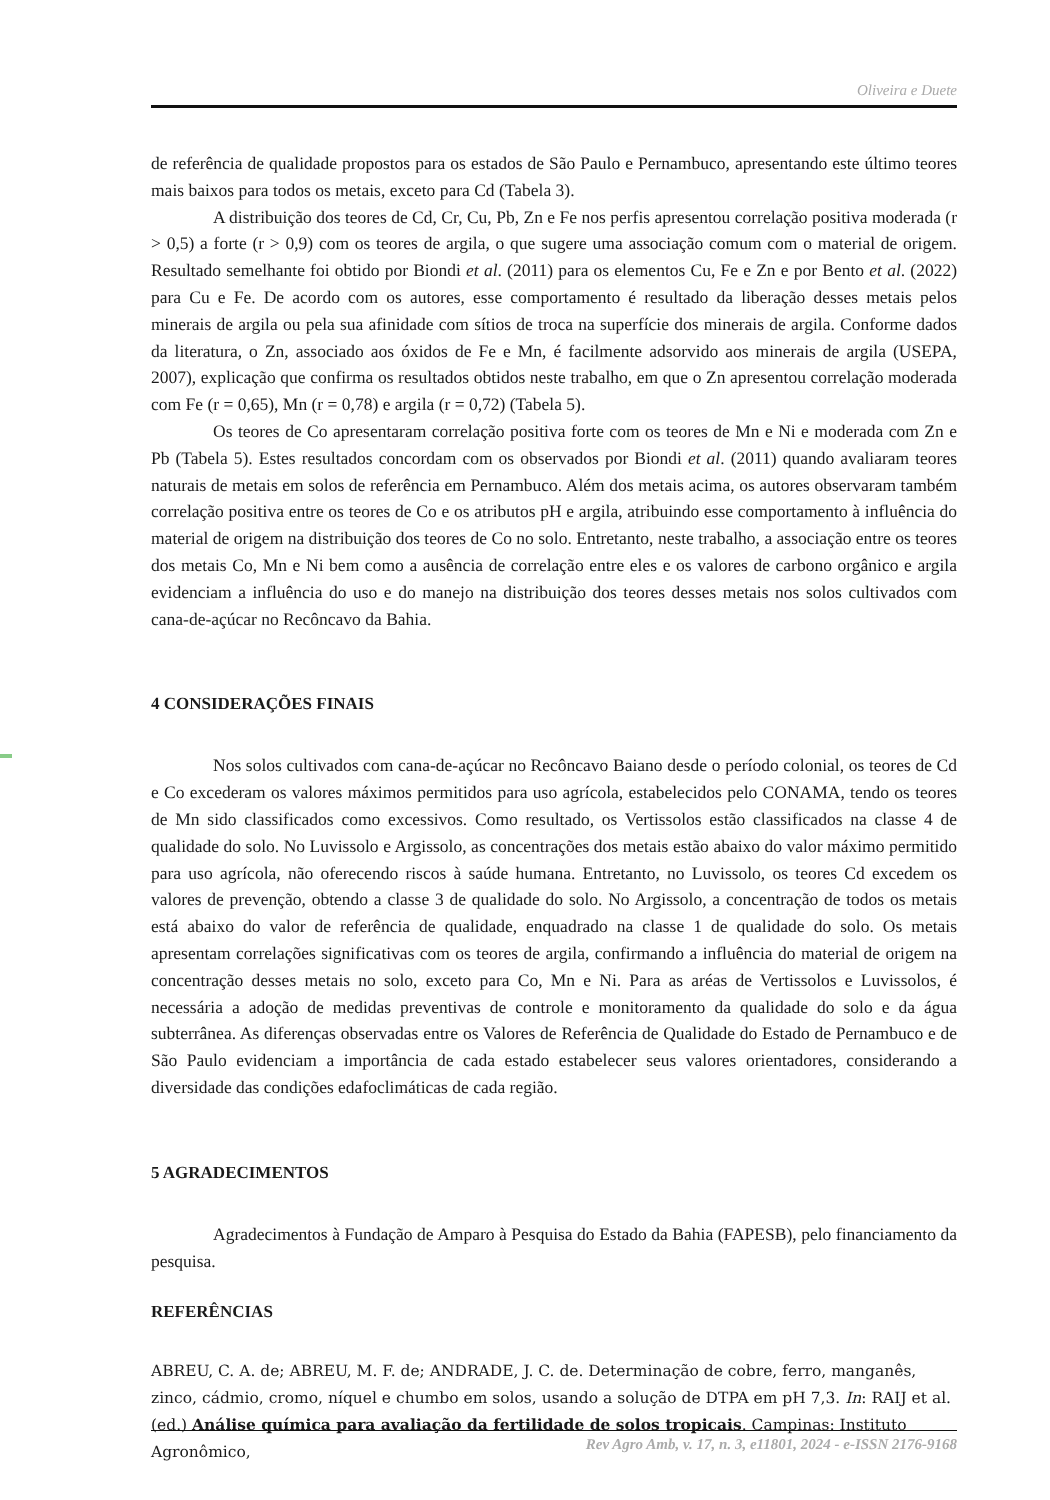Oliveira e Duete
de referência de qualidade propostos para os estados de São Paulo e Pernambuco, apresentando este último teores mais baixos para todos os metais, exceto para Cd (Tabela 3).
A distribuição dos teores de Cd, Cr, Cu, Pb, Zn e Fe nos perfis apresentou correlação positiva moderada (r > 0,5) a forte (r > 0,9) com os teores de argila, o que sugere uma associação comum com o material de origem. Resultado semelhante foi obtido por Biondi et al. (2011) para os elementos Cu, Fe e Zn e por Bento et al. (2022) para Cu e Fe. De acordo com os autores, esse comportamento é resultado da liberação desses metais pelos minerais de argila ou pela sua afinidade com sítios de troca na superfície dos minerais de argila. Conforme dados da literatura, o Zn, associado aos óxidos de Fe e Mn, é facilmente adsorvido aos minerais de argila (USEPA, 2007), explicação que confirma os resultados obtidos neste trabalho, em que o Zn apresentou correlação moderada com Fe (r = 0,65), Mn (r = 0,78) e argila (r = 0,72) (Tabela 5).
Os teores de Co apresentaram correlação positiva forte com os teores de Mn e Ni e moderada com Zn e Pb (Tabela 5). Estes resultados concordam com os observados por Biondi et al. (2011) quando avaliaram teores naturais de metais em solos de referência em Pernambuco. Além dos metais acima, os autores observaram também correlação positiva entre os teores de Co e os atributos pH e argila, atribuindo esse comportamento à influência do material de origem na distribuição dos teores de Co no solo. Entretanto, neste trabalho, a associação entre os teores dos metais Co, Mn e Ni bem como a ausência de correlação entre eles e os valores de carbono orgânico e argila evidenciam a influência do uso e do manejo na distribuição dos teores desses metais nos solos cultivados com cana-de-açúcar no Recôncavo da Bahia.
4 CONSIDERAÇÕES FINAIS
Nos solos cultivados com cana-de-açúcar no Recôncavo Baiano desde o período colonial, os teores de Cd e Co excederam os valores máximos permitidos para uso agrícola, estabelecidos pelo CONAMA, tendo os teores de Mn sido classificados como excessivos. Como resultado, os Vertissolos estão classificados na classe 4 de qualidade do solo. No Luvissolo e Argissolo, as concentrações dos metais estão abaixo do valor máximo permitido para uso agrícola, não oferecendo riscos à saúde humana. Entretanto, no Luvissolo, os teores Cd excedem os valores de prevenção, obtendo a classe 3 de qualidade do solo. No Argissolo, a concentração de todos os metais está abaixo do valor de referência de qualidade, enquadrado na classe 1 de qualidade do solo. Os metais apresentam correlações significativas com os teores de argila, confirmando a influência do material de origem na concentração desses metais no solo, exceto para Co, Mn e Ni. Para as aréas de Vertissolos e Luvissolos, é necessária a adoção de medidas preventivas de controle e monitoramento da qualidade do solo e da água subterrânea. As diferenças observadas entre os Valores de Referência de Qualidade do Estado de Pernambuco e de São Paulo evidenciam a importância de cada estado estabelecer seus valores orientadores, considerando a diversidade das condições edafoclimáticas de cada região.
5 AGRADECIMENTOS
Agradecimentos à Fundação de Amparo à Pesquisa do Estado da Bahia (FAPESB), pelo financiamento da pesquisa.
REFERÊNCIAS
ABREU, C. A. de; ABREU, M. F. de; ANDRADE, J. C. de. Determinação de cobre, ferro, manganês, zinco, cádmio, cromo, níquel e chumbo em solos, usando a solução de DTPA em pH 7,3. In: RAIJ et al. (ed.) Análise química para avaliação da fertilidade de solos tropicais. Campinas: Instituto Agronômico,
Rev Agro Amb, v. 17, n. 3, e11801, 2024 - e-ISSN 2176-9168